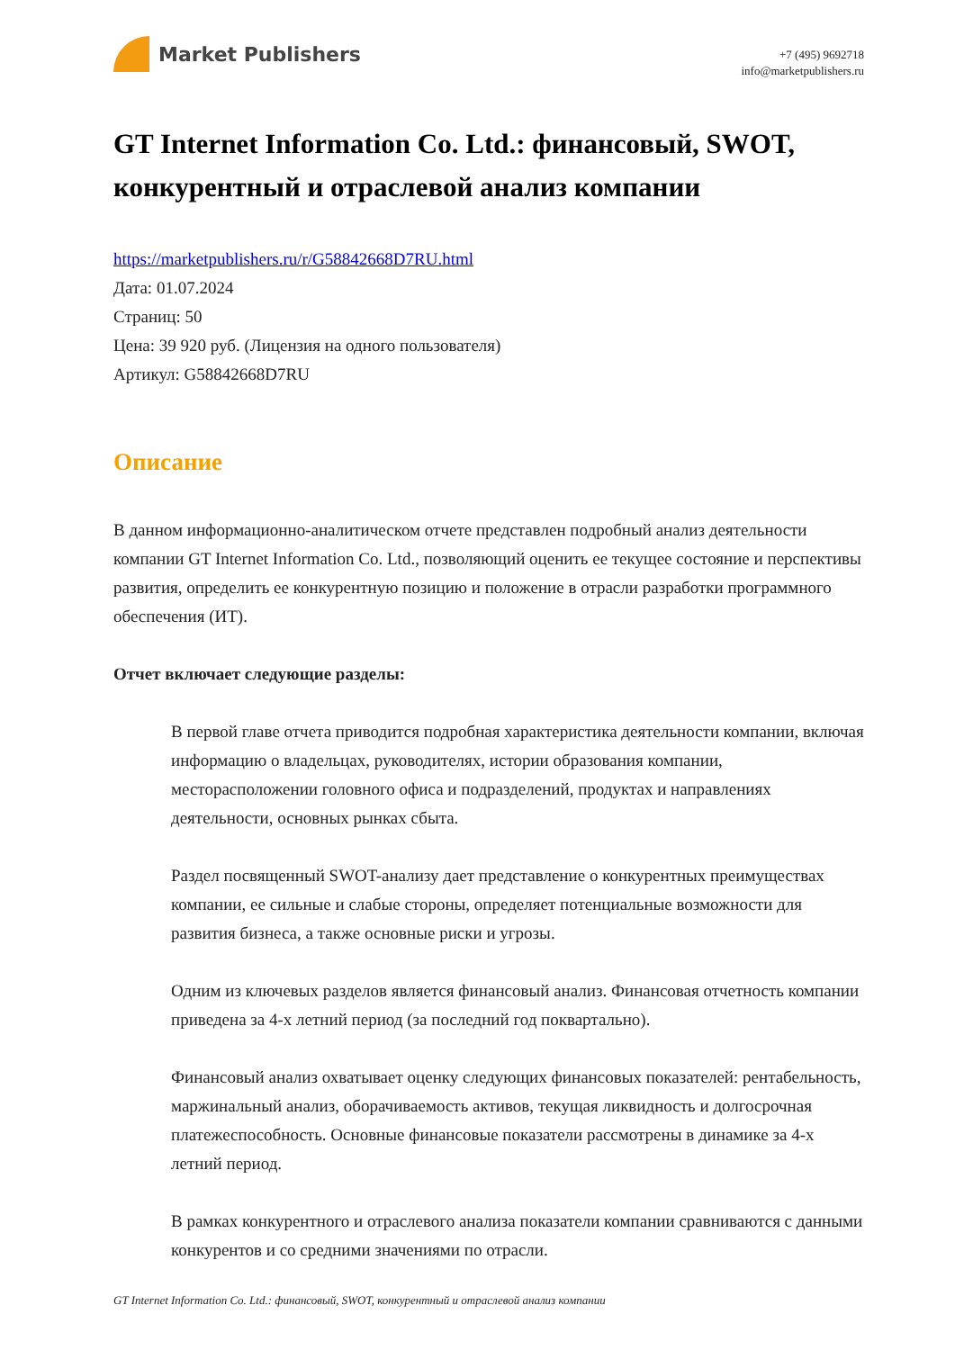Market Publishers
+7 (495) 9692718
info@marketpublishers.ru
GT Internet Information Co. Ltd.: финансовый, SWOT, конкурентный и отраслевой анализ компании
https://marketpublishers.ru/r/G58842668D7RU.html
Дата: 01.07.2024
Страниц: 50
Цена: 39 920 руб. (Лицензия на одного пользователя)
Артикул: G58842668D7RU
Описание
В данном информационно-аналитическом отчете представлен подробный анализ деятельности компании GT Internet Information Co. Ltd., позволяющий оценить ее текущее состояние и перспективы развития, определить ее конкурентную позицию и положение в отрасли разработки программного обеспечения (ИТ).
Отчет включает следующие разделы:
В первой главе отчета приводится подробная характеристика деятельности компании, включая информацию о владельцах, руководителях, истории образования компании, месторасположении головного офиса и подразделений, продуктах и направлениях деятельности, основных рынках сбыта.
Раздел посвященный SWOT-анализу дает представление о конкурентных преимуществах компании, ее сильные и слабые стороны, определяет потенциальные возможности для развития бизнеса, а также основные риски и угрозы.
Одним из ключевых разделов является финансовый анализ. Финансовая отчетность компании приведена за 4-х летний период (за последний год поквартально).
Финансовый анализ охватывает оценку следующих финансовых показателей: рентабельность, маржинальный анализ, оборачиваемость активов, текущая ликвидность и долгосрочная платежеспособность. Основные финансовые показатели рассмотрены в динамике за 4-х летний период.
В рамках конкурентного и отраслевого анализа показатели компании сравниваются с данными конкурентов и со средними значениями по отрасли.
GT Internet Information Co. Ltd.: финансовый, SWOT, конкурентный и отраслевой анализ компании